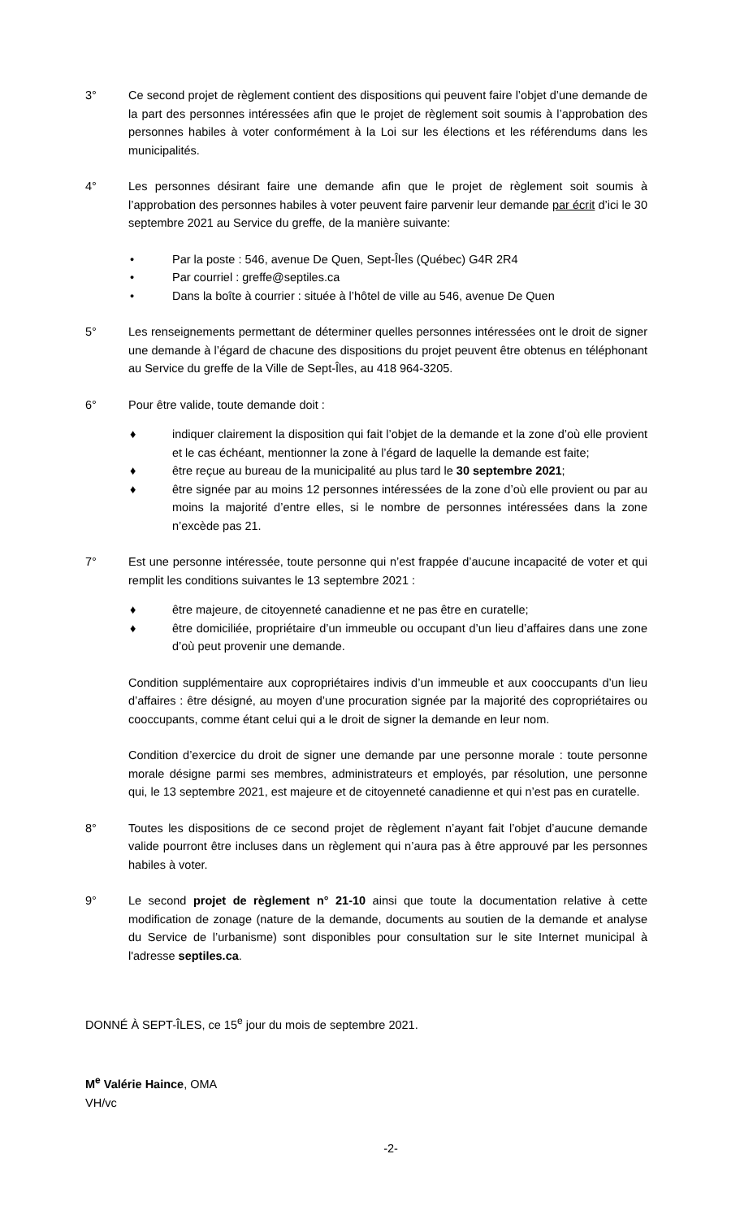3° Ce second projet de règlement contient des dispositions qui peuvent faire l’objet d’une demande de la part des personnes intéressées afin que le projet de règlement soit soumis à l’approbation des personnes habiles à voter conformément à la Loi sur les élections et les référendums dans les municipalités.
4° Les personnes désirant faire une demande afin que le projet de règlement soit soumis à l’approbation des personnes habiles à voter peuvent faire parvenir leur demande par écrit d’ici le 30 septembre 2021 au Service du greffe, de la manière suivante:
• Par la poste : 546, avenue De Quen, Sept-Îles (Québec) G4R 2R4
• Par courriel : greffe@septiles.ca
• Dans la boîte à courrier : située à l’hôtel de ville au 546, avenue De Quen
5° Les renseignements permettant de déterminer quelles personnes intéressées ont le droit de signer une demande à l’égard de chacune des dispositions du projet peuvent être obtenus en téléphonant au Service du greffe de la Ville de Sept-Îles, au 418 964-3205.
6° Pour être valide, toute demande doit :
♦ indiquer clairement la disposition qui fait l’objet de la demande et la zone d’où elle provient et le cas échéant, mentionner la zone à l’égard de laquelle la demande est faite;
♦ être reçue au bureau de la municipalité au plus tard le 30 septembre 2021;
♦ être signée par au moins 12 personnes intéressées de la zone d’où elle provient ou par au moins la majorité d’entre elles, si le nombre de personnes intéressées dans la zone n’excède pas 21.
7° Est une personne intéressée, toute personne qui n’est frappée d’aucune incapacité de voter et qui remplit les conditions suivantes le 13 septembre 2021 :
♦ être majeure, de citoyenneté canadienne et ne pas être en curatelle;
♦ être domiciliée, propriétaire d’un immeuble ou occupant d’un lieu d’affaires dans une zone d’où peut provenir une demande.
Condition supplémentaire aux copropriétaires indivis d’un immeuble et aux cooccupants d’un lieu d’affaires : être désigné, au moyen d’une procuration signée par la majorité des copropriétaires ou cooccupants, comme étant celui qui a le droit de signer la demande en leur nom.
Condition d’exercice du droit de signer une demande par une personne morale : toute personne morale désigne parmi ses membres, administrateurs et employés, par résolution, une personne qui, le 13 septembre 2021, est majeure et de citoyenneté canadienne et qui n’est pas en curatelle.
8° Toutes les dispositions de ce second projet de règlement n’ayant fait l’objet d’aucune demande valide pourront être incluses dans un règlement qui n’aura pas à être approuvé par les personnes habiles à voter.
9° Le second projet de règlement n° 21-10 ainsi que toute la documentation relative à cette modification de zonage (nature de la demande, documents au soutien de la demande et analyse du Service de l’urbanisme) sont disponibles pour consultation sur le site Internet municipal à l'adresse septiles.ca.
DONNÉ À SEPT-ÎLES, ce 15<sup>e</sup> jour du mois de septembre 2021.
M<sup>e</sup> Valérie Haince, OMA
VH/vc
-2-